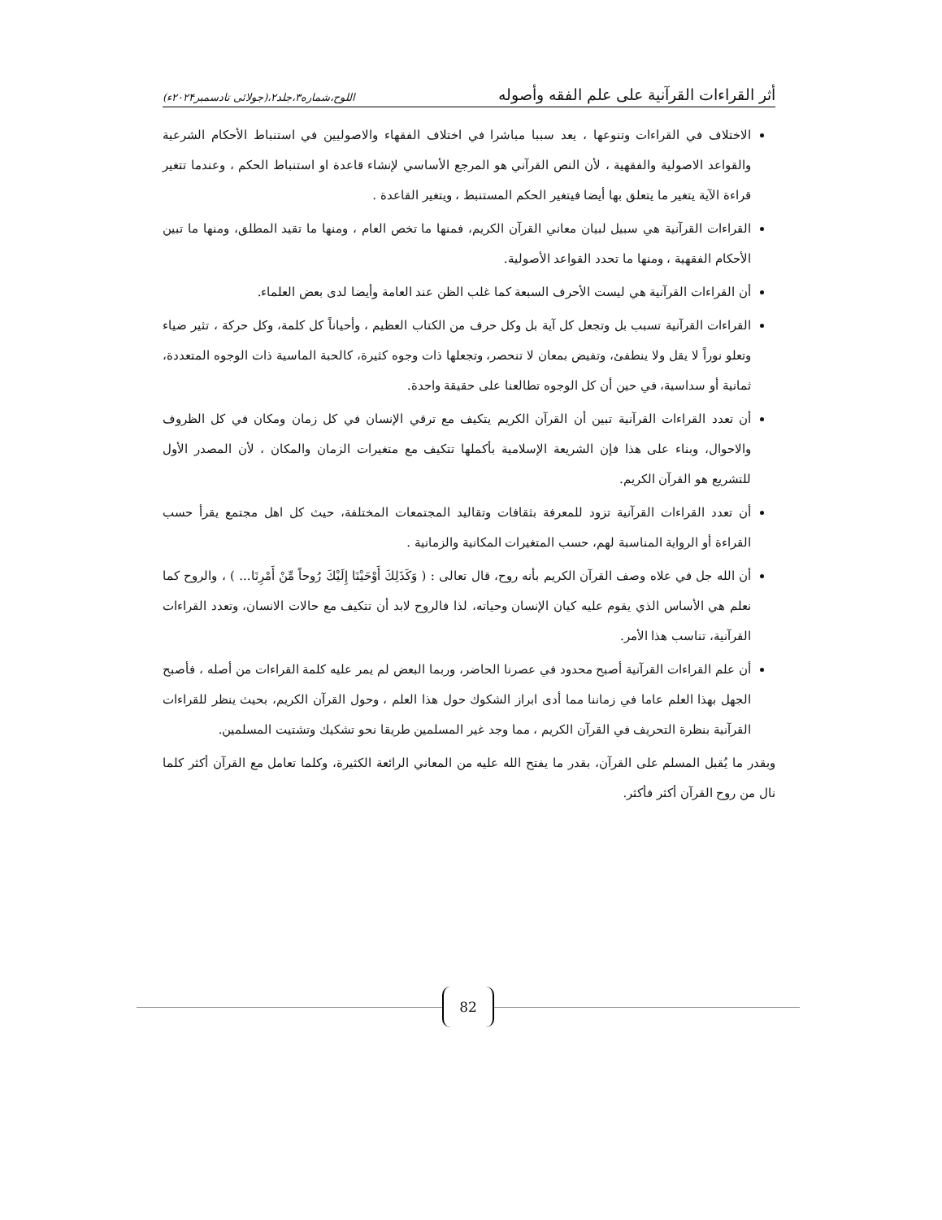أثر القراءات القرآنية على علم الفقه وأصوله اللوح،شماره۳،جلد۲،(جولائی تادسمبر۲۰۲۴ء)
الاختلاف في القراءات وتنوعها ، يعد سببا مباشرا في اختلاف الفقهاء والاصوليين في استنباط الأحكام الشرعية والقواعد الاصولية والفقهية ، لأن النص القرآني هو المرجع الأساسي لإنشاء قاعدة او استنباط الحكم ، وعندما تتغير قراءة الآية يتغير ما يتعلق بها أيضا فيتغير الحكم المستنبط ، ويتغير القاعدة .
القراءات القرآنية هي سبيل لبيان معاني القرآن الكريم، فمنها ما تخص العام ، ومنها ما تقيد المطلق، ومنها ما تبين الأحكام الفقهية ، ومنها ما تحدد القواعد الأصولية.
أن القراءات القرآنية هي ليست الأحرف السبعة كما غلب الظن عند العامة وأيضا لدى بعض العلماء.
القراءات القرآنية تسبب بل وتجعل كل آية بل وكل حرف من الكتاب العظيم ، وأحياناً كل كلمة، وكل حركة ، تثير ضياء وتعلو نوراً لا يقل ولا ينطفئ، وتفيض بمعان لا تنحصر، وتجعلها ذات وجوه كثيرة، كالحبة الماسية ذات الوجوه المتعددة، ثمانية أو سداسية، في حين أن كل الوجوه تطالعنا على حقيقة واحدة.
أن تعدد القراءات القرآنية تبين أن القرآن الكريم يتكيف مع ترقي الإنسان في كل زمان ومكان في كل الظروف والاحوال، وبناء على هذا فإن الشريعة الإسلامية بأكملها تتكيف مع متغيرات الزمان والمكان ، لأن المصدر الأول للتشريع هو القرآن الكريم.
أن تعدد القراءات القرآنية تزود للمعرفة بثقافات وتقاليد المجتمعات المختلفة، حيث كل اهل مجتمع يقرأ حسب القراءة أو الرواية المناسبة لهم، حسب المتغيرات المكانية والزمانية .
أن الله جل في علاه وصف القرآن الكريم بأنه روح، قال تعالى : ( وَكَذَلِكَ أَوْحَيْنَا إِلَيْكَ رُوحاً مِّنْ أَمْرِنَا... ) ، والروح كما نعلم هي الأساس الذي يقوم عليه كيان الإنسان وحياته، لذا فالروح لابد أن تتكيف مع حالات الانسان، وتعدد القراءات القرآنية، تناسب هذا الأمر.
أن علم القراءات القرآنية أصبح محدود في عصرنا الحاضر، وربما البعض لم يمر عليه كلمة القراءات من أصله ، فأصبح الجهل بهذا العلم عاما في زماننا مما أدى ابراز الشكوك حول هذا العلم ، وحول القرآن الكريم، بحيث ينظر للقراءات القرآنية بنظرة التحريف في القرآن الكريم ، مما وجد غير المسلمين طريقا نحو تشكيك وتشتيت المسلمين.
وبقدر ما يُقبل المسلم على القرآن، بقدر ما يفتح الله عليه من المعاني الرائعة الكثيرة، وكلما تعامل مع القرآن أكثر كلما نال من روح القرآن أكثر فأكثر.
82